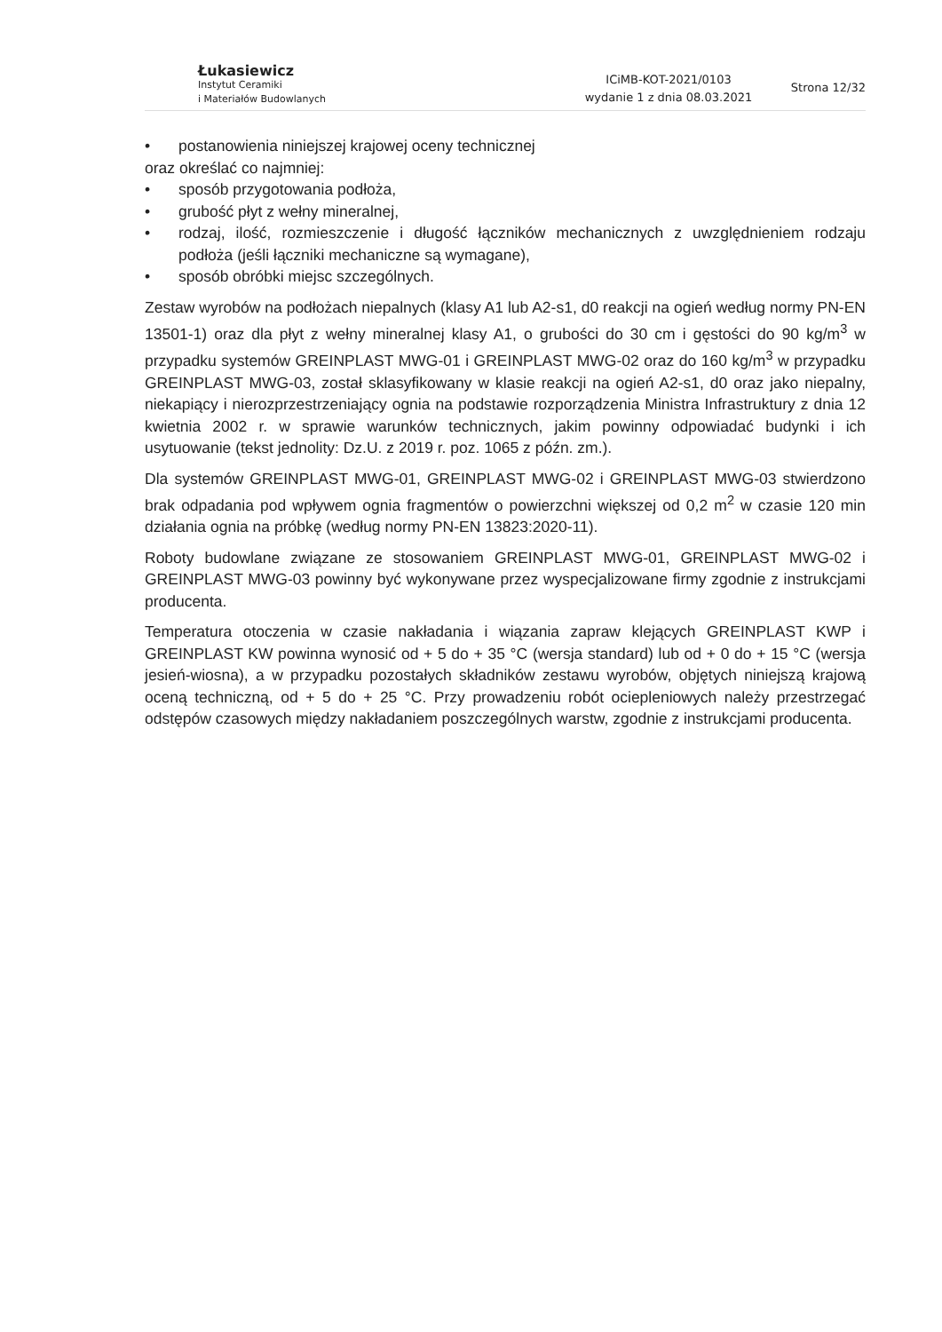Łukasiewicz
Instytut Ceramiki
i Materiałów Budowlanych
ICiMB-KOT-2021/0103
wydanie 1 z dnia 08.03.2021
Strona 12/32
• postanowienia niniejszej krajowej oceny technicznej
oraz określać co najmniej:
• sposób przygotowania podłoża,
• grubość płyt z wełny mineralnej,
• rodzaj, ilość, rozmieszczenie i długość łączników mechanicznych z uwzględnieniem rodzaju podłoża (jeśli łączniki mechaniczne są wymagane),
• sposób obróbki miejsc szczególnych.
Zestaw wyrobów na podłożach niepalnych (klasy A1 lub A2-s1, d0 reakcji na ogień według normy PN-EN 13501-1) oraz dla płyt z wełny mineralnej klasy A1, o grubości do 30 cm i gęstości do 90 kg/m<sup>3</sup> w przypadku systemów GREINPLAST MWG-01 i GREINPLAST MWG-02 oraz do 160 kg/m<sup>3</sup> w przypadku GREINPLAST MWG-03, został sklasyfikowany w klasie reakcji na ogień A2-s1, d0 oraz jako niepalny, niekapiący i nierozprzestrzeniający ognia na podstawie rozporządzenia Ministra Infrastruktury z dnia 12 kwietnia 2002 r. w sprawie warunków technicznych, jakim powinny odpowiadać budynki i ich usytuowanie (tekst jednolity: Dz.U. z 2019 r. poz. 1065 z późn. zm.).
Dla systemów GREINPLAST MWG-01, GREINPLAST MWG-02 i GREINPLAST MWG-03 stwierdzono brak odpadania pod wpływem ognia fragmentów o powierzchni większej od 0,2 m<sup>2</sup> w czasie 120 min działania ognia na próbkę (według normy PN-EN 13823:2020-11).
Roboty budowlane związane ze stosowaniem GREINPLAST MWG-01, GREINPLAST MWG-02 i GREINPLAST MWG-03 powinny być wykonywane przez wyspecjalizowane firmy zgodnie z instrukcjami producenta.
Temperatura otoczenia w czasie nakładania i wiązania zapraw klejących GREINPLAST KWP i GREINPLAST KW powinna wynosić od + 5 do + 35 °C (wersja standard) lub od + 0 do + 15 °C (wersja jesień-wiosna), a w przypadku pozostałych składników zestawu wyrobów, objętych niniejszą krajową oceną techniczną, od + 5 do + 25 °C. Przy prowadzeniu robót ociepleniowych należy przestrzegać odstępów czasowych między nakładaniem poszczególnych warstw, zgodnie z instrukcjami producenta.